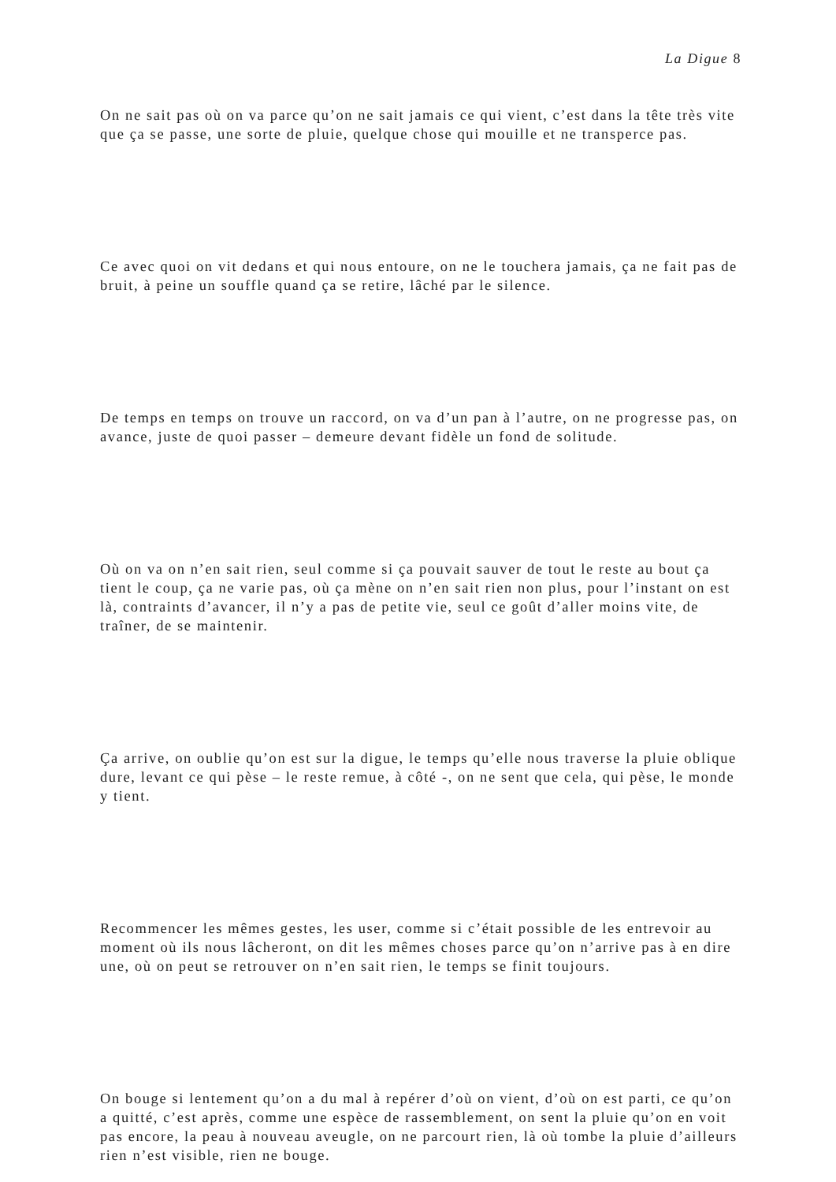La Digue 8
On ne sait pas où on va parce qu’on ne sait jamais ce qui vient, c’est dans la tête très vite que ça se passe, une sorte de pluie, quelque chose qui mouille et ne transperce pas.
Ce avec quoi on vit dedans et qui nous entoure, on ne le touchera jamais, ça ne fait pas de bruit, à peine un souffle quand ça se retire, lâché par le silence.
De temps en temps on trouve un raccord, on va d’un pan à l’autre, on ne progresse pas, on avance, juste de quoi passer – demeure devant fidèle un fond de solitude.
Où on va on n’en sait rien, seul comme si ça pouvait sauver de tout le reste au bout ça tient le coup, ça ne varie pas, où ça mène on n’en sait rien non plus, pour l’instant on est là, contraints d’avancer, il n’y a pas de petite vie, seul ce goût d’aller moins vite, de traîner, de se maintenir.
Ça arrive, on oublie qu’on est sur la digue, le temps qu’elle nous traverse la pluie oblique dure, levant ce qui pèse – le reste remue, à côté -, on ne sent que cela, qui pèse, le monde y tient.
Recommencer les mêmes gestes, les user, comme si c’était possible de les entrevoir au moment où ils nous lâcheront, on dit les mêmes choses parce qu’on n’arrive pas à en dire une, où on peut se retrouver on n’en sait rien, le temps se finit toujours.
On bouge si lentement qu’on a du mal à repérer d’où on vient, d’où on est parti, ce qu’on a quitté, c’est après, comme une espèce de rassemblement, on sent la pluie qu’on en voit pas encore, la peau à nouveau aveugle, on ne parcourt rien, là où tombe la pluie d’ailleurs rien n’est visible, rien ne bouge.